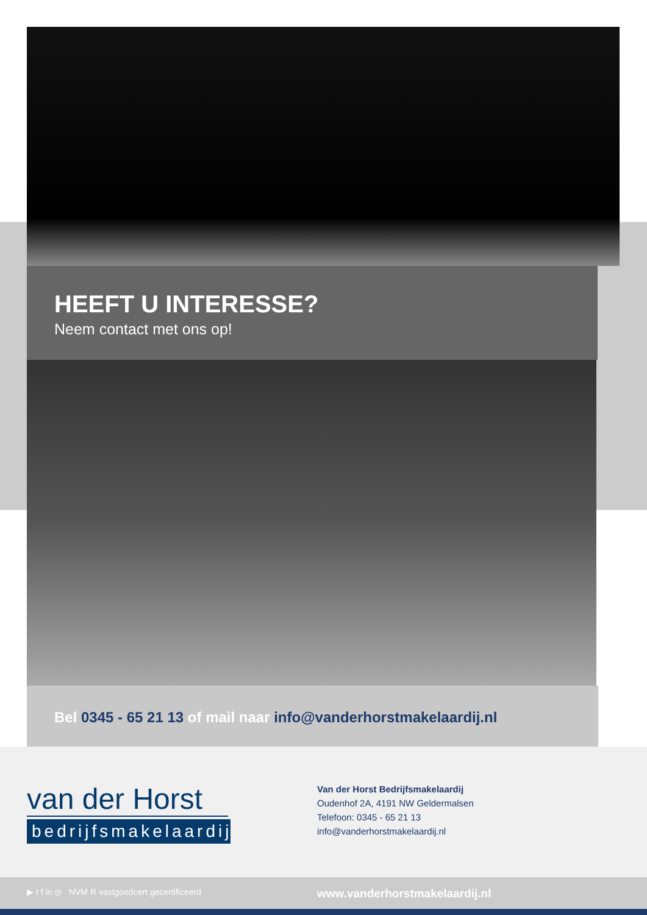HEEFT U INTERESSE?
Neem contact met ons op!
Bel 0345 - 65 21 13 of mail naar info@vanderhorstmakelaardij.nl
van der Horst
bedrijfsmakelaardij
Van der Horst Bedrijfsmakelaardij
Oudenhof 2A, 4191 NW Geldermalsen
Telefoon: 0345 - 65 21 13
info@vanderhorstmakelaardij.nl
▶ t f in ◎ NVM R vastgoedcert gecertificeerd
www.vanderhorstmakelaardij.nl